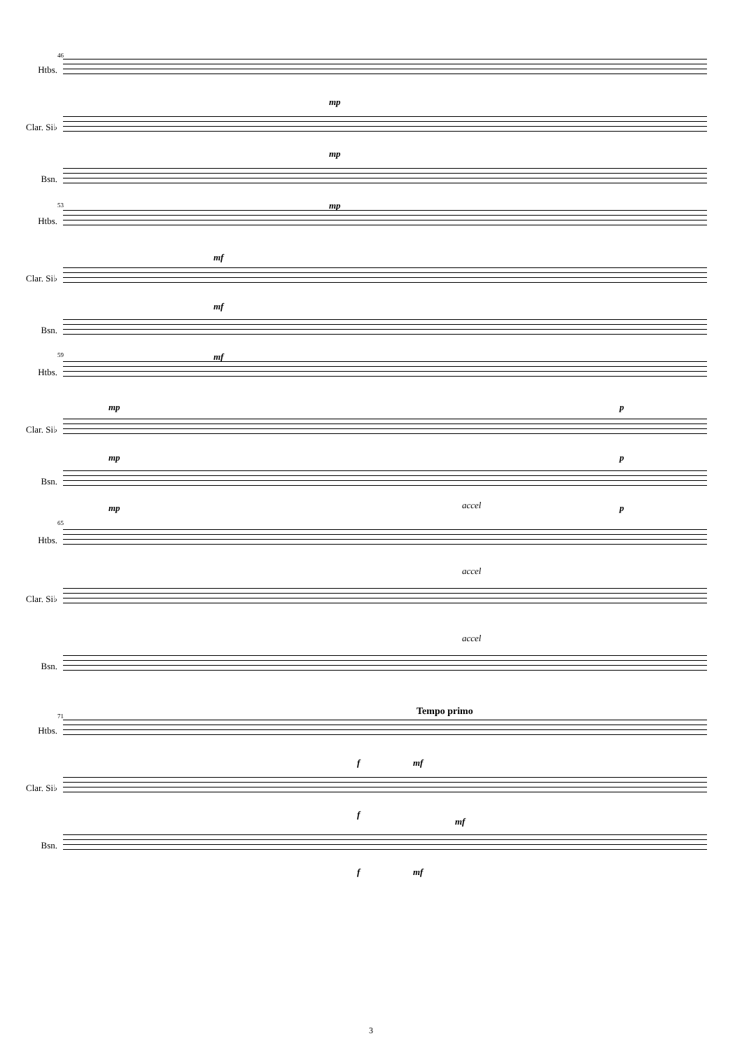46
Htbs.
mp
Clar. Si♭
mp
Bsn.
mp
53
Htbs.
mf
Clar. Si♭
mf
Bsn.
mf
59
Htbs.
mp p
Clar. Si♭
mp p
Bsn.
mp p
65
accel
Htbs.
accel
Clar. Si♭
accel
Bsn.
71 Tempo primo
Htbs.
f mf
Clar. Si♭
f
mf
Bsn.
f mf
3